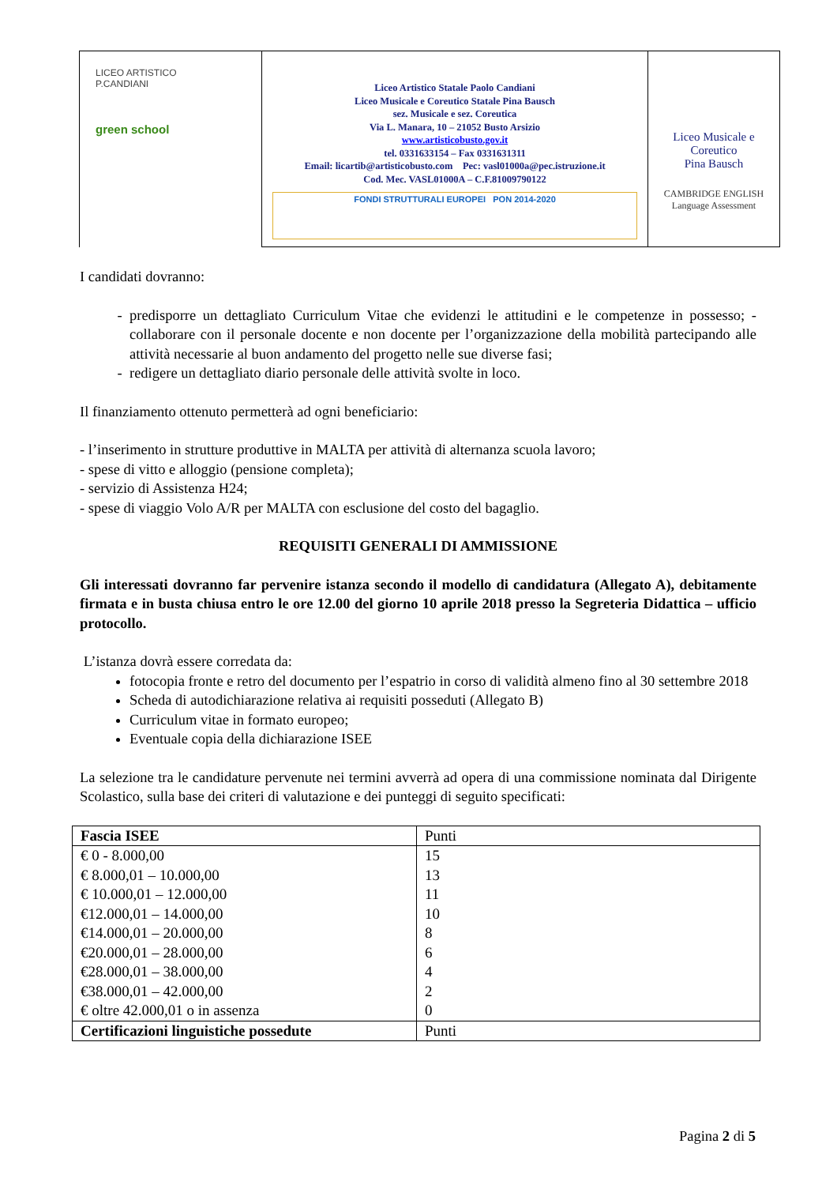| LICEO ARTISTICO P.CANDIANI green school | Liceo Artistico Statale Paolo Candiani Liceo Musicale e Coreutico Statale Pina Bausch sez. Musicale e sez. Coreutica Via L. Manara, 10 – 21052 Busto Arsizio www.artisticobusto.gov.it tel. 0331633154 – Fax 0331631311 Email: licartib@artisticobusto.com Pec: vasl01000a@pec.istruzione.it Cod. Mec. VASL01000A – C.F.81009790122 FONDI STRUTTURALI EUROPEI PON 2014-2020 | Liceo Musicale e Coreutico Pina Bausch CAMBRIDGE ENGLISH Language Assessment |
I candidati dovranno:
predisporre un dettagliato Curriculum Vitae che evidenzi le attitudini e le competenze in possesso; - collaborare con il personale docente e non docente per l’organizzazione della mobilità partecipando alle attività necessarie al buon andamento del progetto nelle sue diverse fasi;
redigere un dettagliato diario personale delle attività svolte in loco.
Il finanziamento ottenuto permetterà ad ogni beneficiario:
- l’inserimento in strutture produttive in MALTA per attività di alternanza scuola lavoro;
- spese di vitto e alloggio (pensione completa);
- servizio di Assistenza H24;
- spese di viaggio Volo A/R per MALTA con esclusione del costo del bagaglio.
REQUISITI GENERALI DI AMMISSIONE
Gli interessati dovranno far pervenire istanza secondo il modello di candidatura (Allegato A), debitamente firmata e in busta chiusa entro le ore 12.00 del giorno 10 aprile 2018 presso la Segreteria Didattica – ufficio protocollo.
L’istanza dovrà essere corredata da:
fotocopia fronte e retro del documento per l’espatrio in corso di validità almeno fino al 30 settembre 2018
Scheda di autodichiarazione relativa ai requisiti posseduti (Allegato B)
Curriculum vitae in formato europeo;
Eventuale copia della dichiarazione ISEE
La selezione tra le candidature pervenute nei termini avverrà ad opera di una commissione nominata dal Dirigente Scolastico, sulla base dei criteri di valutazione e dei punteggi di seguito specificati:
| Fascia ISEE | Punti |
| € 0 - 8.000,00 € 8.000,01 – 10.000,00 € 10.000,01 – 12.000,00 €12.000,01 – 14.000,00 €14.000,01 – 20.000,00 €20.000,01 – 28.000,00 €28.000,01 – 38.000,00 €38.000,01 – 42.000,00 € oltre 42.000,01 o in assenza | 15 13 11 10 8 6 4 2 0 |
| Certificazioni linguistiche possedute | Punti |
Pagina 2 di 5